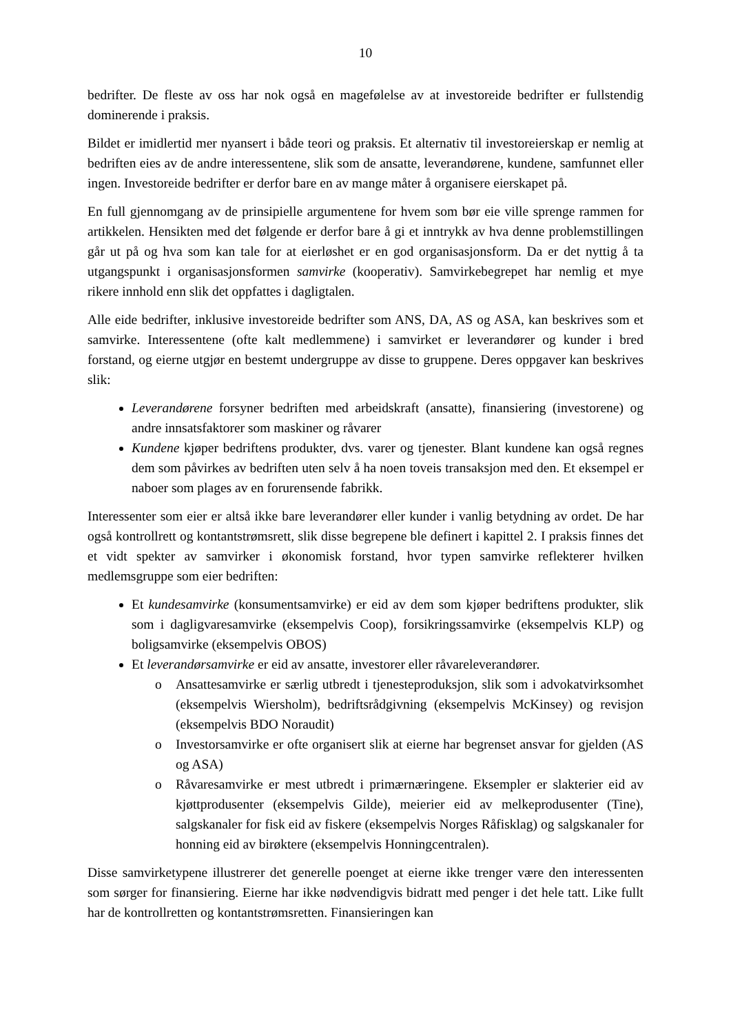10
bedrifter. De fleste av oss har nok også en magefølelse av at investoreide bedrifter er fullstendig dominerende i praksis.
Bildet er imidlertid mer nyansert i både teori og praksis. Et alternativ til investoreierskap er nemlig at bedriften eies av de andre interessentene, slik som de ansatte, leverandørene, kundene, samfunnet eller ingen. Investoreide bedrifter er derfor bare en av mange måter å organisere eierskapet på.
En full gjennomgang av de prinsipielle argumentene for hvem som bør eie ville sprenge rammen for artikkelen. Hensikten med det følgende er derfor bare å gi et inntrykk av hva denne problemstillingen går ut på og hva som kan tale for at eierløshet er en god organisasjonsform. Da er det nyttig å ta utgangspunkt i organisasjonsformen samvirke (kooperativ). Samvirkebegrepet har nemlig et mye rikere innhold enn slik det oppfattes i dagligtalen.
Alle eide bedrifter, inklusive investoreide bedrifter som ANS, DA, AS og ASA, kan beskrives som et samvirke. Interessentene (ofte kalt medlemmene) i samvirket er leverandører og kunder i bred forstand, og eierne utgjør en bestemt undergruppe av disse to gruppene. Deres oppgaver kan beskrives slik:
Leverandørene forsyner bedriften med arbeidskraft (ansatte), finansiering (investorene) og andre innsatsfaktorer som maskiner og råvarer
Kundene kjøper bedriftens produkter, dvs. varer og tjenester. Blant kundene kan også regnes dem som påvirkes av bedriften uten selv å ha noen toveis transaksjon med den. Et eksempel er naboer som plages av en forurensende fabrikk.
Interessenter som eier er altså ikke bare leverandører eller kunder i vanlig betydning av ordet. De har også kontrollrett og kontantstrømsrett, slik disse begrepene ble definert i kapittel 2. I praksis finnes det et vidt spekter av samvirker i økonomisk forstand, hvor typen samvirke reflekterer hvilken medlemsgruppe som eier bedriften:
Et kundesamvirke (konsumentsamvirke) er eid av dem som kjøper bedriftens produkter, slik som i dagligvaresamvirke (eksempelvis Coop), forsikringssamvirke (eksempelvis KLP) og boligsamvirke (eksempelvis OBOS)
Et leverandørsamvirke er eid av ansatte, investorer eller råvareleverandører.
o Ansattesamvirke er særlig utbredt i tjenesteproduksjon, slik som i advokatvirksomhet (eksempelvis Wiersholm), bedriftsrådgivning (eksempelvis McKinsey) og revisjon (eksempelvis BDO Noraudit)
o Investorsamvirke er ofte organisert slik at eierne har begrenset ansvar for gjelden (AS og ASA)
o Råvaresamvirke er mest utbredt i primærnæringene. Eksempler er slakterier eid av kjøttprodusenter (eksempelvis Gilde), meierier eid av melkeprodusenter (Tine), salgskanaler for fisk eid av fiskere (eksempelvis Norges Råfisklag) og salgskanaler for honning eid av birøktere (eksempelvis Honningcentralen).
Disse samvirketypene illustrerer det generelle poenget at eierne ikke trenger være den interessenten som sørger for finansiering. Eierne har ikke nødvendigvis bidratt med penger i det hele tatt. Like fullt har de kontrollretten og kontantstrømsretten. Finansieringen kan